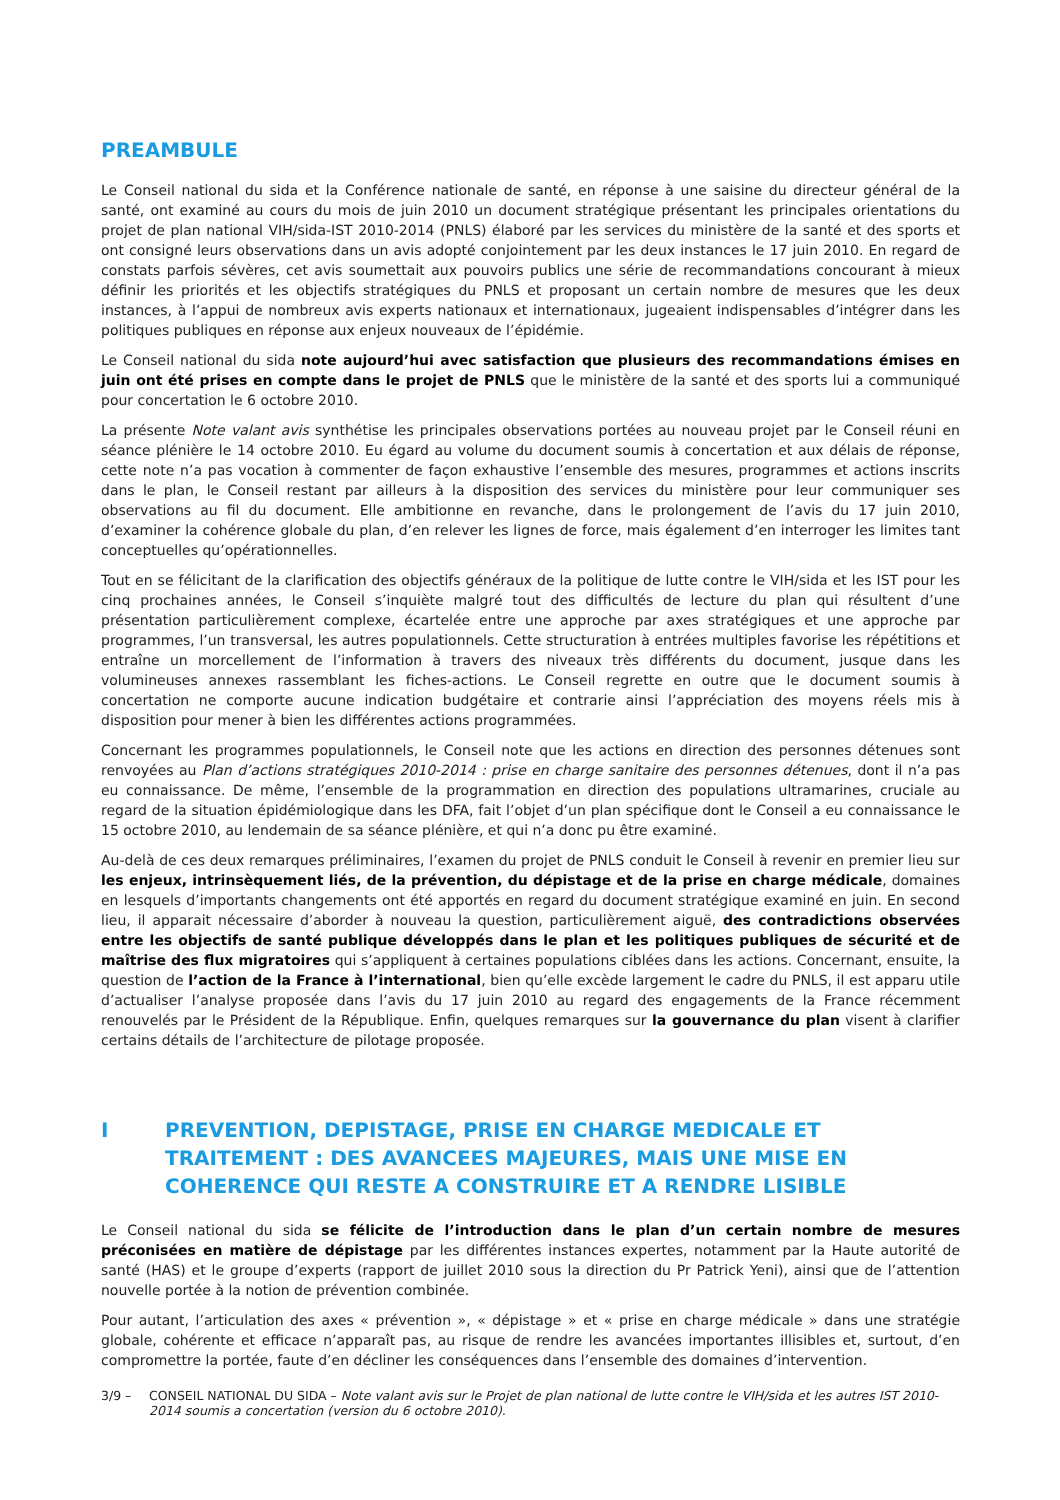PREAMBULE
Le Conseil national du sida et la Conférence nationale de santé, en réponse à une saisine du directeur général de la santé, ont examiné au cours du mois de juin 2010 un document stratégique présentant les principales orientations du projet de plan national VIH/sida-IST 2010-2014 (PNLS) élaboré par les services du ministère de la santé et des sports et ont consigné leurs observations dans un avis adopté conjointement par les deux instances le 17 juin 2010. En regard de constats parfois sévères, cet avis soumettait aux pouvoirs publics une série de recommandations concourant à mieux définir les priorités et les objectifs stratégiques du PNLS et proposant un certain nombre de mesures que les deux instances, à l’appui de nombreux avis experts nationaux et internationaux, jugeaient indispensables d’intégrer dans les politiques publiques en réponse aux enjeux nouveaux de l’épidémie.
Le Conseil national du sida note aujourd’hui avec satisfaction que plusieurs des recommandations émises en juin ont été prises en compte dans le projet de PNLS que le ministère de la santé et des sports lui a communiqué pour concertation le 6 octobre 2010.
La présente Note valant avis synthétise les principales observations portées au nouveau projet par le Conseil réuni en séance plénière le 14 octobre 2010. Eu égard au volume du document soumis à concertation et aux délais de réponse, cette note n’a pas vocation à commenter de façon exhaustive l’ensemble des mesures, programmes et actions inscrits dans le plan, le Conseil restant par ailleurs à la disposition des services du ministère pour leur communiquer ses observations au fil du document. Elle ambitionne en revanche, dans le prolongement de l’avis du 17 juin 2010, d’examiner la cohérence globale du plan, d’en relever les lignes de force, mais également d’en interroger les limites tant conceptuelles qu’opérationnelles.
Tout en se félicitant de la clarification des objectifs généraux de la politique de lutte contre le VIH/sida et les IST pour les cinq prochaines années, le Conseil s’inquiète malgré tout des difficultés de lecture du plan qui résultent d’une présentation particulièrement complexe, écartelée entre une approche par axes stratégiques et une approche par programmes, l’un transversal, les autres populationnels. Cette structuration à entrées multiples favorise les répétitions et entraîne un morcellement de l’information à travers des niveaux très différents du document, jusque dans les volumineuses annexes rassemblant les fiches-actions. Le Conseil regrette en outre que le document soumis à concertation ne comporte aucune indication budgétaire et contrarie ainsi l’appréciation des moyens réels mis à disposition pour mener à bien les différentes actions programmées.
Concernant les programmes populationnels, le Conseil note que les actions en direction des personnes détenues sont renvoyées au Plan d’actions stratégiques 2010-2014 : prise en charge sanitaire des personnes détenues, dont il n’a pas eu connaissance. De même, l’ensemble de la programmation en direction des populations ultramarines, cruciale au regard de la situation épidémiologique dans les DFA, fait l’objet d’un plan spécifique dont le Conseil a eu connaissance le 15 octobre 2010, au lendemain de sa séance plénière, et qui n’a donc pu être examiné.
Au-delà de ces deux remarques préliminaires, l’examen du projet de PNLS conduit le Conseil à revenir en premier lieu sur les enjeux, intrinsèquement liés, de la prévention, du dépistage et de la prise en charge médicale, domaines en lesquels d’importants changements ont été apportés en regard du document stratégique examiné en juin. En second lieu, il apparait nécessaire d’aborder à nouveau la question, particulièrement aiguë, des contradictions observées entre les objectifs de santé publique développés dans le plan et les politiques publiques de sécurité et de maîtrise des flux migratoires qui s’appliquent à certaines populations ciblées dans les actions. Concernant, ensuite, la question de l’action de la France à l’international, bien qu’elle excède largement le cadre du PNLS, il est apparu utile d’actualiser l’analyse proposée dans l’avis du 17 juin 2010 au regard des engagements de la France récemment renouvelés par le Président de la République. Enfin, quelques remarques sur la gouvernance du plan visent à clarifier certains détails de l’architecture de pilotage proposée.
I PREVENTION, DEPISTAGE, PRISE EN CHARGE MEDICALE ET TRAITEMENT : DES AVANCEES MAJEURES, MAIS UNE MISE EN COHERENCE QUI RESTE A CONSTRUIRE ET A RENDRE LISIBLE
Le Conseil national du sida se félicite de l’introduction dans le plan d’un certain nombre de mesures préconisées en matière de dépistage par les différentes instances expertes, notamment par la Haute autorité de santé (HAS) et le groupe d’experts (rapport de juillet 2010 sous la direction du Pr Patrick Yeni), ainsi que de l’attention nouvelle portée à la notion de prévention combinée.
Pour autant, l’articulation des axes « prévention », « dépistage » et « prise en charge médicale » dans une stratégie globale, cohérente et efficace n’apparaît pas, au risque de rendre les avancées importantes illisibles et, surtout, d’en compromettre la portée, faute d’en décliner les conséquences dans l’ensemble des domaines d’intervention.
3/9 – CONSEIL NATIONAL DU SIDA – Note valant avis sur le Projet de plan national de lutte contre le VIH/sida et les autres IST 2010-2014 soumis a concertation (version du 6 octobre 2010).